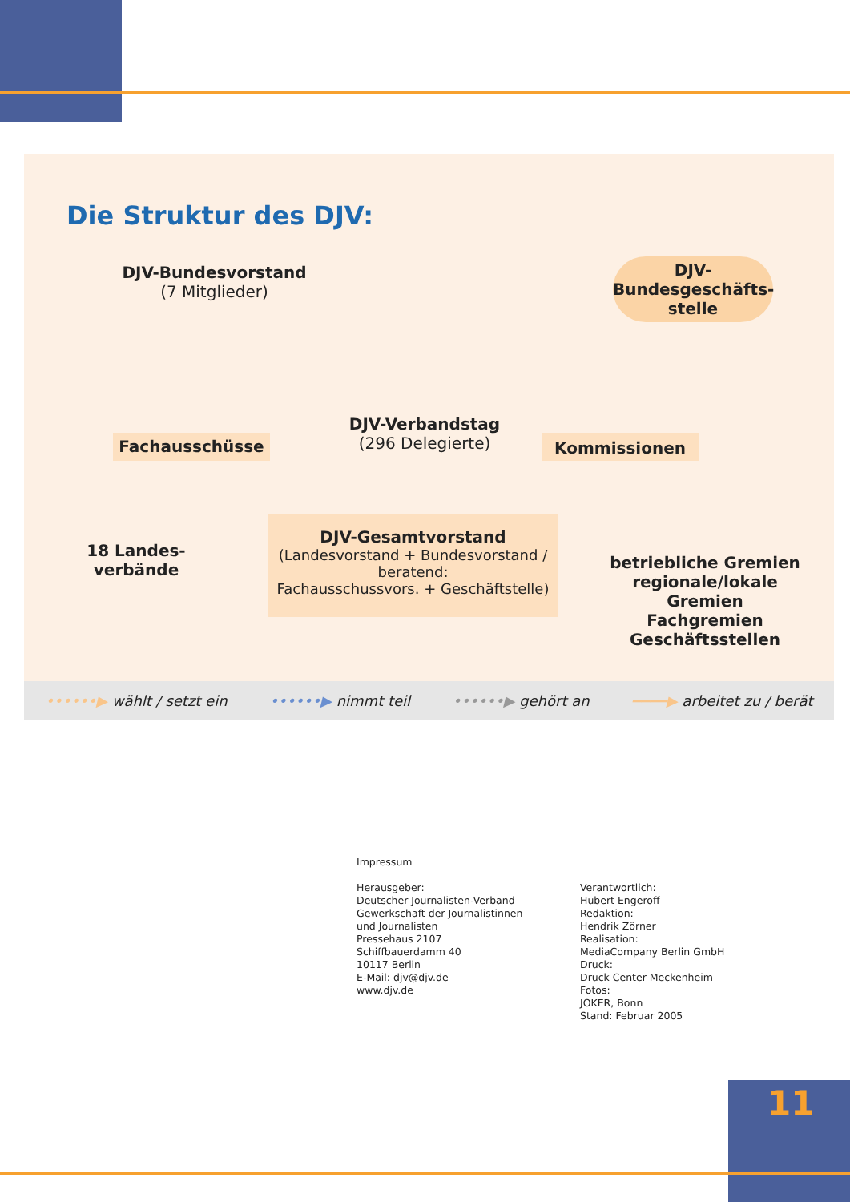Die Struktur des DJV:
DJV-Bundesvorstand
(7 Mitglieder)
DJV-
Bundesgeschäfts-
stelle
Fachausschüsse
DJV-Verbandstag
(296 Delegierte)
Kommissionen
18 Landes-
verbände
DJV-Gesamtvorstand
(Landesvorstand + Bundesvorstand /
beratend:
Fachausschussvors. + Geschäftstelle)
betriebliche Gremien
regionale/lokale Gremien
Fachgremien
Geschäftsstellen
••••••▶ wählt / setzt ein ••••••▶ nimmt teil ••••••▶ gehört an ━━━━▶ arbeitet zu / berät
Impressum
Herausgeber:
Deutscher Journalisten-Verband
Gewerkschaft der Journalistinnen
und Journalisten
Pressehaus 2107
Schiffbauerdamm 40
10117 Berlin
E-Mail: djv@djv.de
www.djv.de
Verantwortlich:
Hubert Engeroff
Redaktion:
Hendrik Zörner
Realisation:
MediaCompany Berlin GmbH
Druck:
Druck Center Meckenheim
Fotos:
JOKER, Bonn
Stand: Februar 2005
11